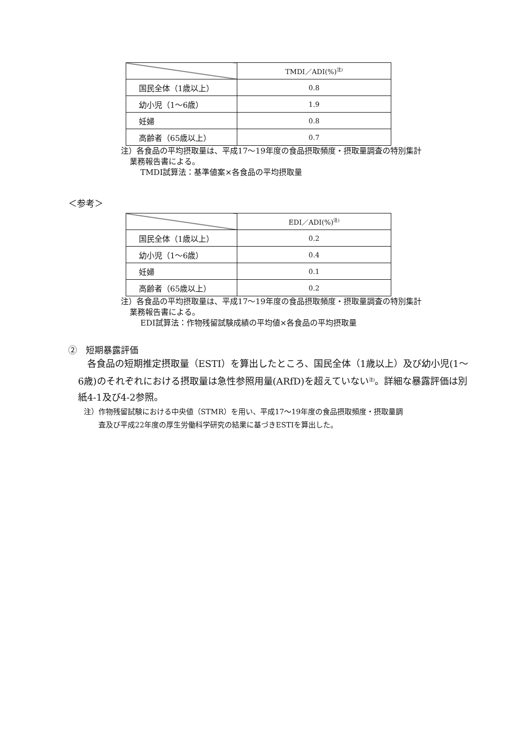| | TMDI／ADI(%)<sup>注)</sup> |
| --- | --- |
| 国民全体（1歳以上） | 0.8 |
| 幼小児（1～6歳） | 1.9 |
| 妊婦 | 0.8 |
| 高齢者（65歳以上） | 0.7 |
注）各食品の平均摂取量は、平成17～19年度の食品摂取頻度・摂取量調査の特別集計
業務報告書による。
TMDI試算法：基準値案×各食品の平均摂取量
＜参考＞
| | EDI／ADI(%)<sup>注)</sup> |
| --- | --- |
| 国民全体（1歳以上） | 0.2 |
| 幼小児（1～6歳） | 0.4 |
| 妊婦 | 0.1 |
| 高齢者（65歳以上） | 0.2 |
注）各食品の平均摂取量は、平成17～19年度の食品摂取頻度・摂取量調査の特別集計
業務報告書による。
EDI試算法：作物残留試験成績の平均値×各食品の平均摂取量
②　短期暴露評価
　各食品の短期推定摂取量（ESTI）を算出したところ、国民全体（1歳以上）及び幼小児(1～6歳)のそれぞれにおける摂取量は急性参照用量(ARfD)を超えていない<sup>注)</sup>。詳細な暴露評価は別紙4-1及び4-2参照。
注）作物残留試験における中央値（STMR）を用い、平成17～19年度の食品摂取頻度・摂取量調
　　査及び平成22年度の厚生労働科学研究の結果に基づきESTIを算出した。